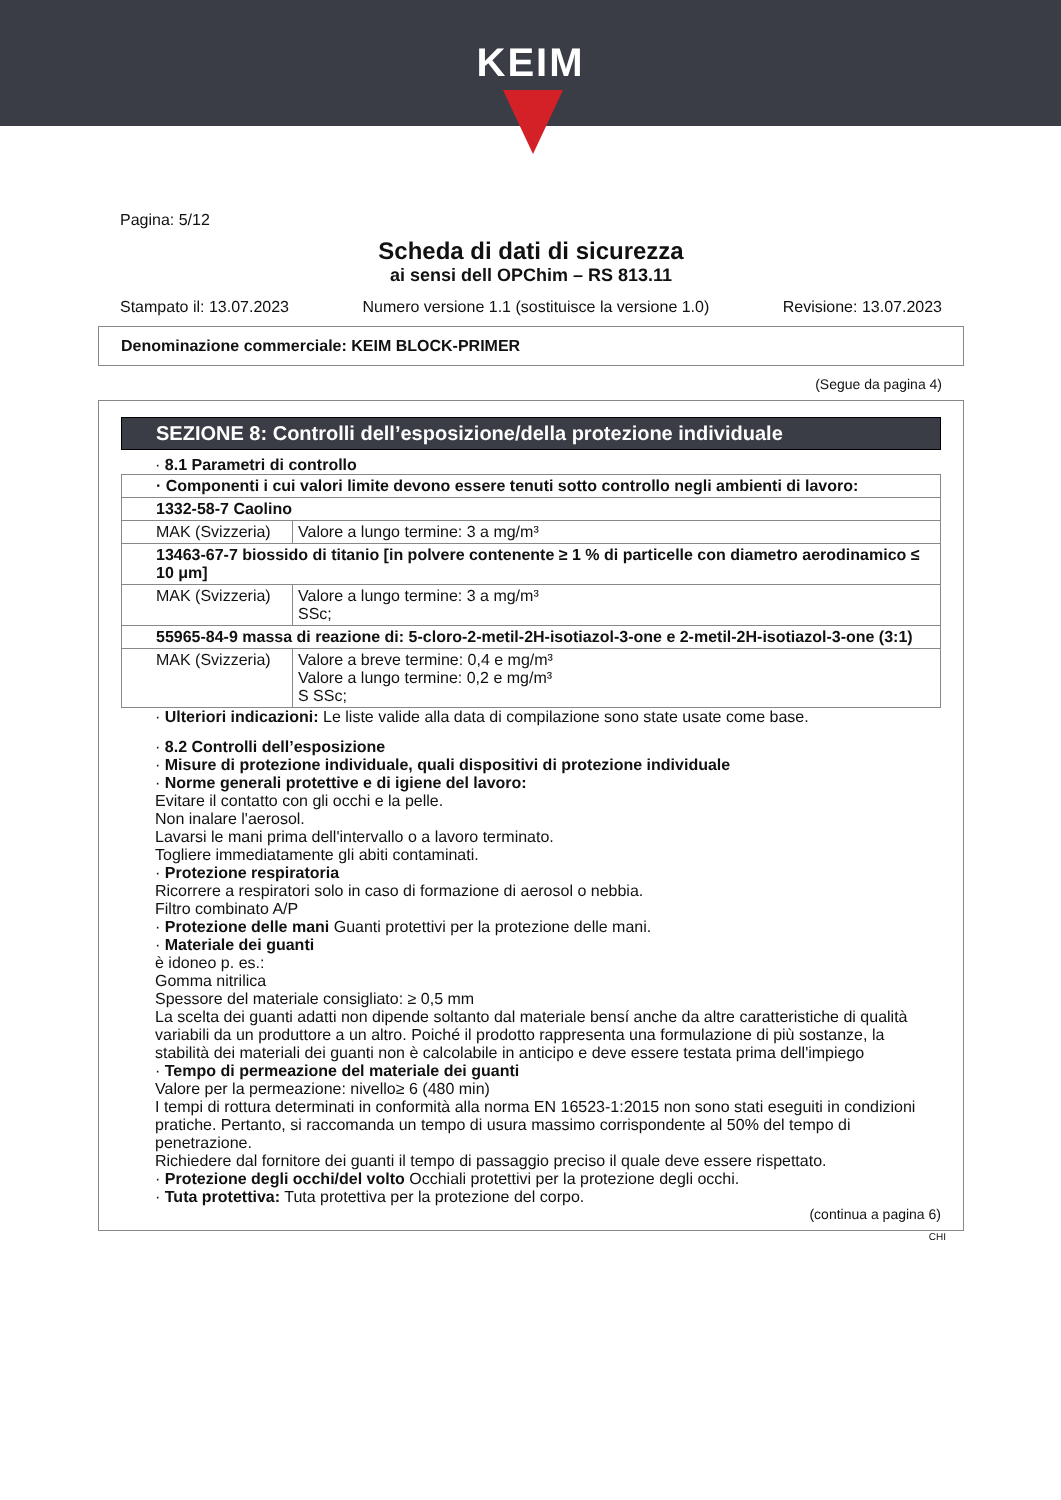KEIM
Pagina: 5/12
Scheda di dati di sicurezza
ai sensi dell OPChim – RS 813.11
Stampato il: 13.07.2023 Numero versione 1.1 (sostituisce la versione 1.0) Revisione: 13.07.2023
Denominazione commerciale: KEIM BLOCK-PRIMER
(Segue da pagina 4)
SEZIONE 8: Controlli dell’esposizione/della protezione individuale
· 8.1 Parametri di controllo
| · Componenti i cui valori limite devono essere tenuti sotto controllo negli ambienti di lavoro: | |
| 1332-58-7 Caolino | |
| MAK (Svizzeria) | Valore a lungo termine: 3 a mg/m³ |
| 13463-67-7 biossido di titanio [in polvere contenente ≥ 1 % di particelle con diametro aerodinamico ≤ 10 μm] | |
| MAK (Svizzeria) | Valore a lungo termine: 3 a mg/m³ SSc; |
| 55965-84-9 massa di reazione di: 5-cloro-2-metil-2H-isotiazol-3-one e 2-metil-2H-isotiazol-3-one (3:1) | |
| MAK (Svizzeria) | Valore a breve termine: 0,4 e mg/m³ Valore a lungo termine: 0,2 e mg/m³ S SSc; |
· Ulteriori indicazioni: Le liste valide alla data di compilazione sono state usate come base.
· 8.2 Controlli dell’esposizione
· Misure di protezione individuale, quali dispositivi di protezione individuale
· Norme generali protettive e di igiene del lavoro:
Evitare il contatto con gli occhi e la pelle.
Non inalare l'aerosol.
Lavarsi le mani prima dell'intervallo o a lavoro terminato.
Togliere immediatamente gli abiti contaminati.
· Protezione respiratoria
Ricorrere a respiratori solo in caso di formazione di aerosol o nebbia.
Filtro combinato A/P
· Protezione delle mani Guanti protettivi per la protezione delle mani.
· Materiale dei guanti
è idoneo p. es.:
Gomma nitrilica
Spessore del materiale consigliato: ≥ 0,5 mm
La scelta dei guanti adatti non dipende soltanto dal materiale bensí anche da altre caratteristiche di qualità variabili da un produttore a un altro. Poiché il prodotto rappresenta una formulazione di più sostanze, la stabilità dei materiali dei guanti non è calcolabile in anticipo e deve essere testata prima dell'impiego
· Tempo di permeazione del materiale dei guanti
Valore per la permeazione: nivello≥ 6 (480 min)
I tempi di rottura determinati in conformità alla norma EN 16523-1:2015 non sono stati eseguiti in condizioni pratiche. Pertanto, si raccomanda un tempo di usura massimo corrispondente al 50% del tempo di penetrazione.
Richiedere dal fornitore dei guanti il tempo di passaggio preciso il quale deve essere rispettato.
· Protezione degli occhi/del volto Occhiali protettivi per la protezione degli occhi.
· Tuta protettiva: Tuta protettiva per la protezione del corpo.
(continua a pagina 6)
CHI